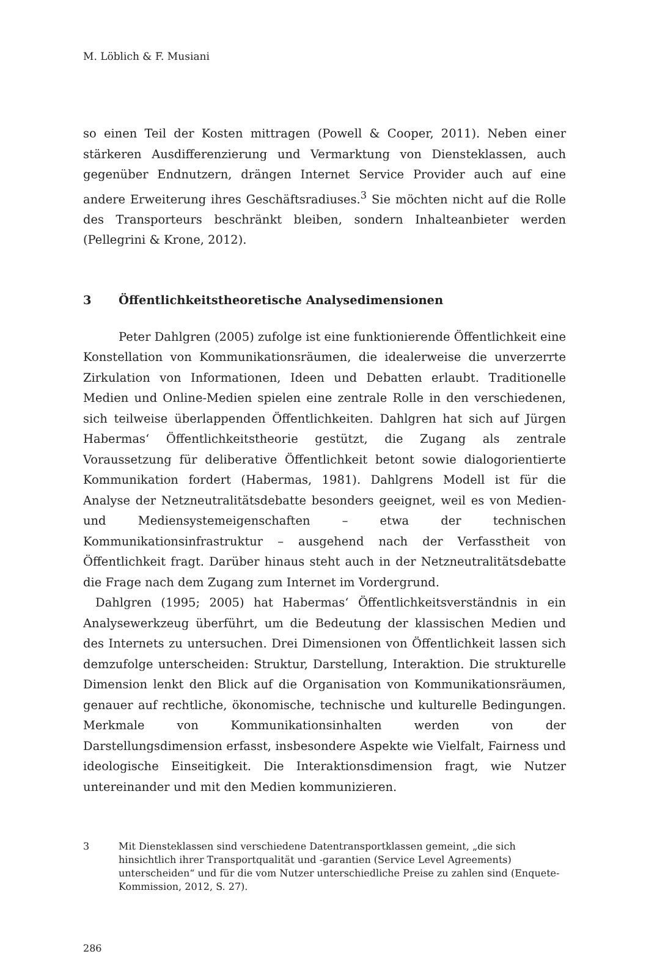M. Löblich & F. Musiani
so einen Teil der Kosten mittragen (Powell & Cooper, 2011). Neben einer stärkeren Ausdifferenzierung und Vermarktung von Diensteklassen, auch gegenüber Endnutzern, drängen Internet Service Provider auch auf eine andere Erweiterung ihres Geschäftsradiuses.<sup>3</sup> Sie möchten nicht auf die Rolle des Transporteurs beschränkt bleiben, sondern Inhalteanbieter werden (Pellegrini & Krone, 2012).
3 Öffentlichkeitstheoretische Analysedimensionen
Peter Dahlgren (2005) zufolge ist eine funktionierende Öffentlichkeit eine Konstellation von Kommunikationsräumen, die idealerweise die unverzerrte Zirkulation von Informationen, Ideen und Debatten erlaubt. Traditionelle Medien und Online-Medien spielen eine zentrale Rolle in den verschiedenen, sich teilweise überlappenden Öffentlichkeiten. Dahlgren hat sich auf Jürgen Habermas‘ Öffentlichkeitstheorie gestützt, die Zugang als zentrale Voraussetzung für deliberative Öffentlichkeit betont sowie dialogorientierte Kommunikation fordert (Habermas, 1981). Dahlgrens Modell ist für die Analyse der Netzneutralitätsdebatte besonders geeignet, weil es von Medien- und Mediensystemeigenschaften – etwa der technischen Kommunikationsinfrastruktur – ausgehend nach der Verfasstheit von Öffentlichkeit fragt. Darüber hinaus steht auch in der Netzneutralitätsdebatte die Frage nach dem Zugang zum Internet im Vordergrund.
Dahlgren (1995; 2005) hat Habermas‘ Öffentlichkeitsverständnis in ein Analysewerkzeug überführt, um die Bedeutung der klassischen Medien und des Internets zu untersuchen. Drei Dimensionen von Öffentlichkeit lassen sich demzufolge unterscheiden: Struktur, Darstellung, Interaktion. Die strukturelle Dimension lenkt den Blick auf die Organisation von Kommunikationsräumen, genauer auf rechtliche, ökonomische, technische und kulturelle Bedingungen. Merkmale von Kommunikationsinhalten werden von der Darstellungsdimension erfasst, insbesondere Aspekte wie Vielfalt, Fairness und ideologische Einseitigkeit. Die Interaktionsdimension fragt, wie Nutzer untereinander und mit den Medien kommunizieren.
3 Mit Diensteklassen sind verschiedene Datentransportklassen gemeint, „die sich hinsichtlich ihrer Transportqualität und -garantien (Service Level Agreements) unterscheiden“ und für die vom Nutzer unterschiedliche Preise zu zahlen sind (Enquete-Kommission, 2012, S. 27).
286